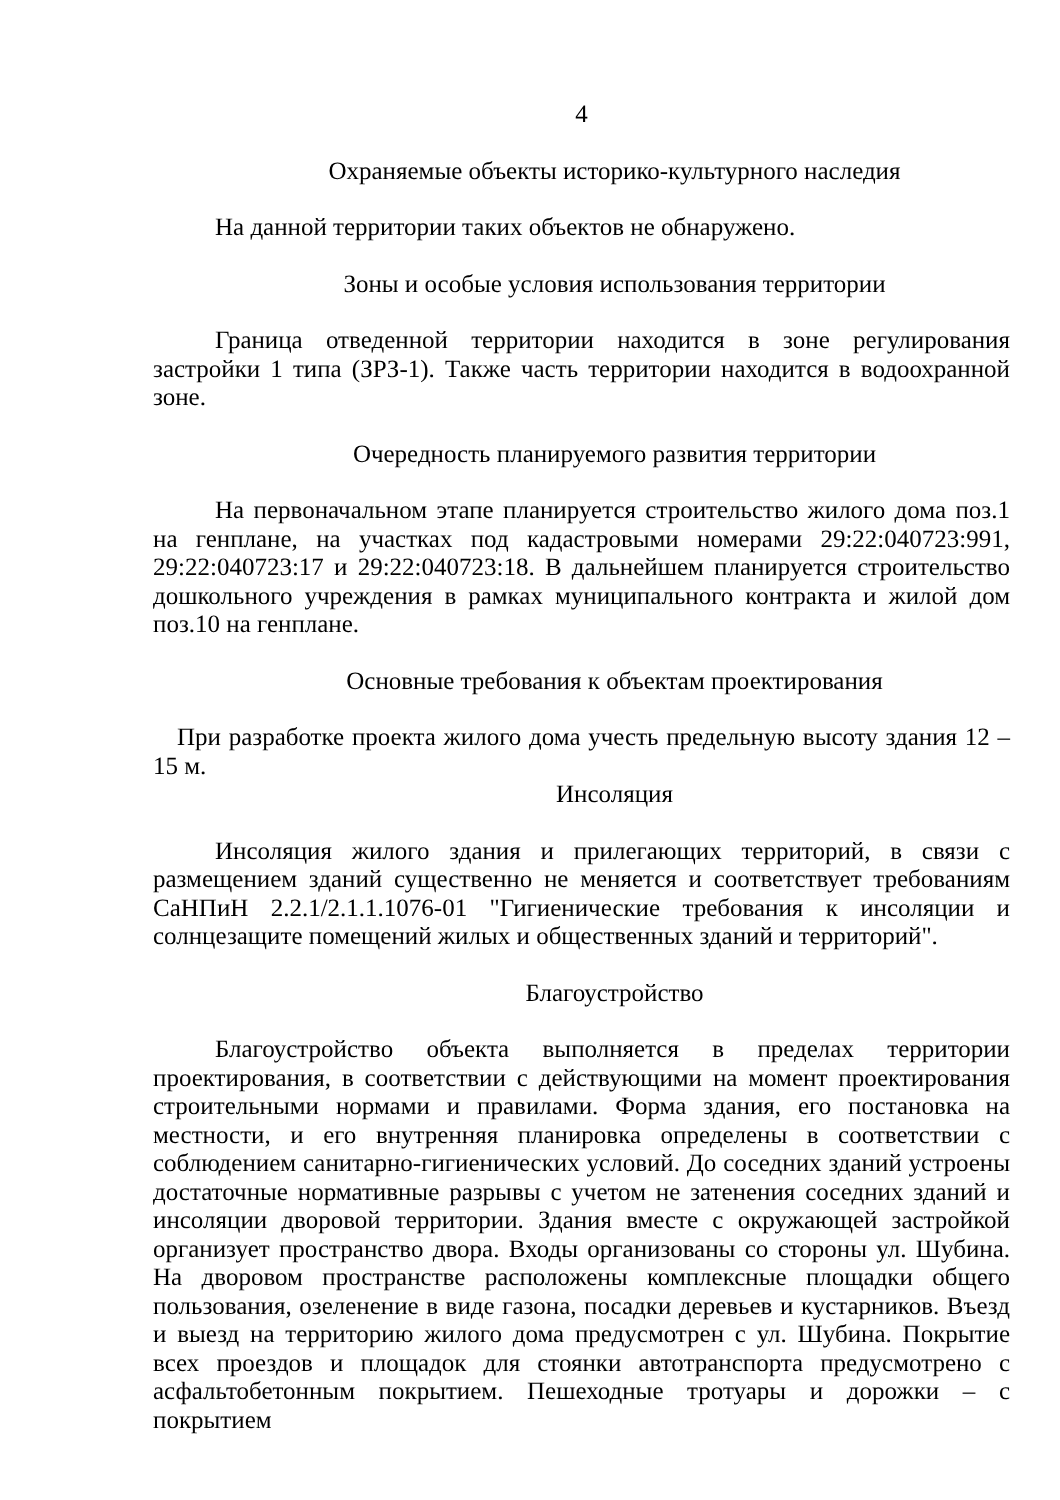4
Охраняемые объекты историко-культурного наследия
На данной территории таких объектов не обнаружено.
Зоны и особые условия использования территории
Граница отведенной территории находится в зоне регулирования застройки 1 типа (ЗРЗ-1). Также часть территории находится в водоохранной зоне.
Очередность планируемого развития территории
На первоначальном этапе планируется строительство жилого дома поз.1 на генплане, на участках под кадастровыми номерами 29:22:040723:991, 29:22:040723:17 и 29:22:040723:18. В дальнейшем планируется строительство дошкольного учреждения в рамках муниципального контракта и жилой дом поз.10 на генплане.
Основные требования к объектам проектирования
При разработке проекта жилого дома учесть предельную высоту здания 12 – 15 м.
Инсоляция
Инсоляция жилого здания и прилегающих территорий, в связи с размещением зданий существенно не меняется и соответствует требованиям СаНПиН 2.2.1/2.1.1.1076-01 "Гигиенические требования к инсоляции и солнцезащите помещений жилых и общественных зданий и территорий".
Благоустройство
Благоустройство объекта выполняется в пределах территории проектирования, в соответствии с действующими на момент проектирования строительными нормами и правилами. Форма здания, его постановка на местности, и его внутренняя планировка определены в соответствии с соблюдением санитарно-гигиенических условий. До соседних зданий устроены достаточные нормативные разрывы с учетом не затенения соседних зданий и инсоляции дворовой территории. Здания вместе с окружающей застройкой организует пространство двора. Входы организованы со стороны ул. Шубина. На дворовом пространстве расположены комплексные площадки общего пользования, озеленение в виде газона, посадки деревьев и кустарников. Въезд и выезд на территорию жилого дома предусмотрен с ул. Шубина. Покрытие всех проездов и площадок для стоянки автотранспорта предусмотрено с асфальтобетонным покрытием. Пешеходные тротуары и дорожки – с покрытием